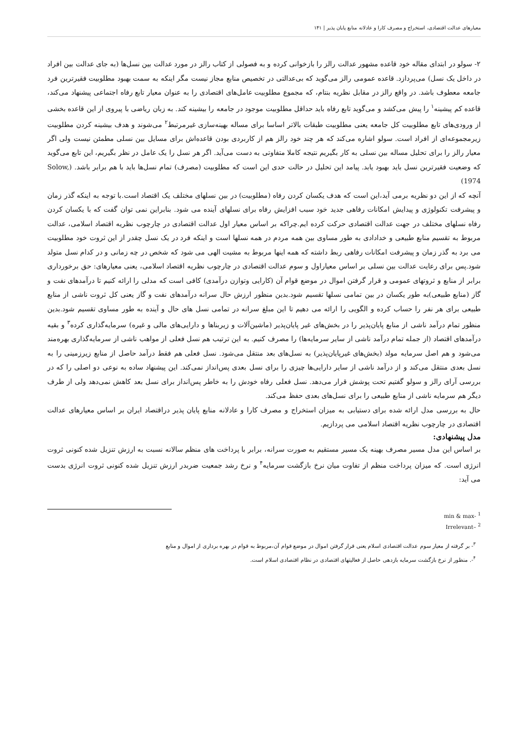معیارهای عدالت اقتصادی، استخراج و مصرف کارا و عادلانه منابع پایان پذیر | ۱۴۱
۲- سولو در ابتدای مقاله خود قاعده مشهور عدالت رالز را بازخوانی کرده و به فصولی از کتاب رالز در مورد عدالت بین نسل‌ها (به جای عدالت بین افراد در داخل یک نسل) می‌پردازد. قاعده عمومی رالز می‌گوید که بی‌عدالتی در تخصیص منابع مجاز نیست مگر اینکه به سمت بهبود مطلوبیت فقیرترین فرد جامعه معطوف باشد. در واقع رالز در مقابل نظریه بنتام، که مجموع مطلوبیت عامل‌های اقتصادی را به عنوان معیار تابع رفاه اجتماعی پیشنهاد می‌کند، قاعده کم پیشینه<sup>۱</sup> را پیش می‌کشد و می‌گوید تابع رفاه باید حداقل مطلوبیت موجود در جامعه را بیشینه کند. به زبان ریاضی با پیروی از این قاعده بخشی از ورودی‌های تابع مطلوبیت کل جامعه یعنی مطلوبیت طبقات بالاتر اساسا برای مساله بهینه‌سازی غیرمرتبط<sup>۲</sup> می‌شوند و هدف بیشینه کردن مطلوبیت زیرمجموعه‌ای از افراد است. سولو اشاره می‌کند که هر چند خود رالز هم از کاربردی بودن قاعده‌اش برای مسایل بین نسلی مطمئن نیست ولی اگر معیار رالز را برای تحلیل مساله بین نسلی به کار بگیریم نتیجه کاملا متفاوتی به دست می‌آید. اگر هر نسل را یک عامل در نظر بگیریم، این تابع می‌گوید که وضعیت فقیرترین نسل باید بهبود یابد. پیامد این تحلیل در حالت حدی این است که مطلوبیت (مصرف) تمام نسل‌ها باید با هم برابر باشد. (Solow, 1974)
آنچه که از این دو نظریه برمی آید،این است که هدف یکسان کردن رفاه (مطلوبیت) در بین نسلهای مختلف یک اقتصاد است.با توجه به اینکه گذر زمان و پیشرفت تکنولوژی و پیدایش امکانات رفاهی جدید خود سبب افزایش رفاه برای نسلهای آینده می شود. بنابراین نمی توان گفت که با یکسان کردن رفاه نسلهای مختلف در جهت عدالت اقتصادی حرکت کرده ایم.چراکه بر اساس معیار اول عدالت اقتصادی در چارچوب نظریه اقتصاد اسلامی، عدالت مربوط به تقسیم منابع طبیعی و خدادادی به طور مساوی بین همه مردم در همه نسلها است و اینکه فرد در یک نسل چقدر از این ثروت خود مطلوبیت می برد به گذر زمان و پیشرفت امکانات رفاهی ربط داشته که همه اینها مربوط به مشیت الهی می شود که شخص در چه زمانی و در کدام نسل متولد شود.پس برای رعایت عدالت بین نسلی بر اساس معیاراول و سوم عدالت اقتصادی در چارچوب نظریه اقتصاد اسلامی، یعنی معیارهای: حق برخورداری برابر از منابع و ثروتهای عمومی و قرار گرفتن اموال در موضع قوام آن (کارایی وتوازن درآمدی) کافی است که مدلی را ارائه کنیم تا درآمدهای نفت و گاز (منابع طبیعی)به طور یکسان در بین تمامی نسلها تقسیم شود.بدین منظور ارزش حال سرانه درآمدهای نفت و گاز یعنی کل ثروت ناشی از منابع طبیعی برای هر نفر را حساب کرده و الگویی را ارائه می دهیم تا این مبلغ سرانه در تمامی نسل های حال و آینده به طور مساوی تقسیم شود.بدین منظور تمام درآمد ناشی از منابع پایان‌پذیر را در بخش‌های غیر پایان‌پذیر (ماشین‌آلات و زیربناها و دارایی‌های مالی و غیره) سرمایه‌گذاری کرده<sup>۳</sup> و بقیه درآمدهای اقتصاد (از جمله تمام درآمد ناشی از سایر سرمایه‌ها) را مصرف کنیم. به این ترتیب هم نسل فعلی از مواهب ناشی از سرمایه‌گذاری بهره‌مند می‌شود و هم اصل سرمایه مولد (بخش‌های غیرپایان‌پذیر) به نسل‌های بعد منتقل می‌شود. نسل فعلی هم فقط درآمد حاصل از منابع زیرزمینی را به نسل بعدی منتقل می‌کند و از درآمد ناشی از سایر دارایی‌ها چیزی را برای نسل بعدی پس‌انداز نمی‌کند. این پیشنهاد ساده به نوعی دو اصلی را که در بررسی آرای رالز و سولو گفتیم تحت پوشش قرار می‌دهد. نسل فعلی رفاه خودش را به خاطر پس‌انداز برای نسل بعد کاهش نمی‌دهد ولی از طرف دیگر هم سرمایه ناشی از منابع طبیعی را برای نسل‌های بعدی حفظ می‌کند.
حال به بررسی مدل ارائه شده برای دستیابی به میزان استخراج و مصرف کارا و عادلانه منابع پایان پذیر دراقتصاد ایران بر اساس معیارهای عدالت اقتصادی در چارچوب نظریه اقتصاد اسلامی می پردازیم.
مدل پیشنهادی:
بر اساس این مدل مسیر مصرف بهینه یک مسیر مستقیم به صورت سرانه، برابر با پرداخت های منظم سالانه نسبت به ارزش تنزیل شده کنونی ثروت انرژی است. که میزان پرداخت منظم از تفاوت میان نرخ بازگشت سرمایه<sup>۴</sup> و نرخ رشد جمعیت ضربدر ارزش تنزیل شده کنونی ثروت انرژی بدست می آید:
<sup>1</sup> -min & max
<sup>2</sup> –Irrelevant
<sup>۳</sup>- بر گرفته از معیار سوم عدالت اقتصادی اسلام یعنی قرار گرفتن اموال در موضع قوام آن،مربوط به قوام در بهره برداری از اموال و منابع
<sup>۴</sup>-. منظور از نرخ بازگشت سرمایه بازدهی حاصل از فعالیتهای اقتصادی در نظام اقتصادی اسلام است.